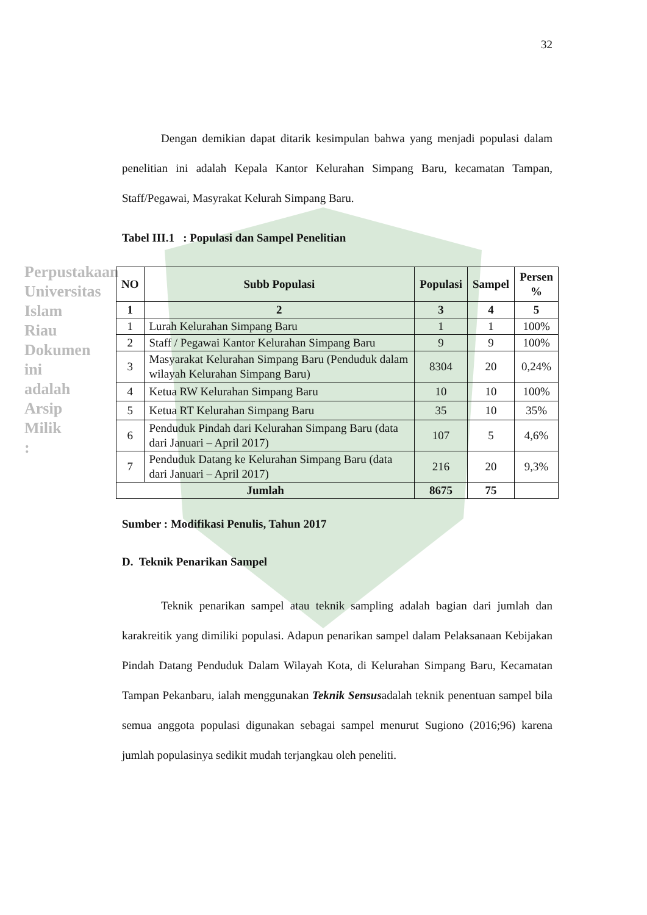Perpustakaan Universitas Islam Riau
Dokumen ini adalah Arsip Milik :
32
Dengan demikian dapat ditarik kesimpulan bahwa yang menjadi populasi dalam penelitian ini adalah Kepala Kantor Kelurahan Simpang Baru, kecamatan Tampan, Staff/Pegawai, Masyrakat Kelurah Simpang Baru.
Tabel III.1 : Populasi dan Sampel Penelitian
| NO | Subb Populasi | Populasi | Sampel | Persen % |
| --- | --- | --- | --- | --- |
| 1 | 2 | 3 | 4 | 5 |
| 1 | Lurah Kelurahan Simpang Baru | 1 | 1 | 100% |
| 2 | Staff / Pegawai Kantor Kelurahan Simpang Baru | 9 | 9 | 100% |
| 3 | Masyarakat Kelurahan Simpang Baru (Penduduk dalam wilayah Kelurahan Simpang Baru) | 8304 | 20 | 0,24% |
| 4 | Ketua RW Kelurahan Simpang Baru | 10 | 10 | 100% |
| 5 | Ketua RT Kelurahan Simpang Baru | 35 | 10 | 35% |
| 6 | Penduduk Pindah dari Kelurahan Simpang Baru (data dari Januari – April 2017) | 107 | 5 | 4,6% |
| 7 | Penduduk Datang ke Kelurahan Simpang Baru (data dari Januari – April 2017) | 216 | 20 | 9,3% |
| Jumlah | | 8675 | 75 | |
Sumber : Modifikasi Penulis, Tahun 2017
D. Teknik Penarikan Sampel
Teknik penarikan sampel atau teknik sampling adalah bagian dari jumlah dan karakreitik yang dimiliki populasi. Adapun penarikan sampel dalam Pelaksanaan Kebijakan Pindah Datang Penduduk Dalam Wilayah Kota, di Kelurahan Simpang Baru, Kecamatan Tampan Pekanbaru, ialah menggunakan Teknik Sensusadalah teknik penentuan sampel bila semua anggota populasi digunakan sebagai sampel menurut Sugiono (2016;96) karena jumlah populasinya sedikit mudah terjangkau oleh peneliti.